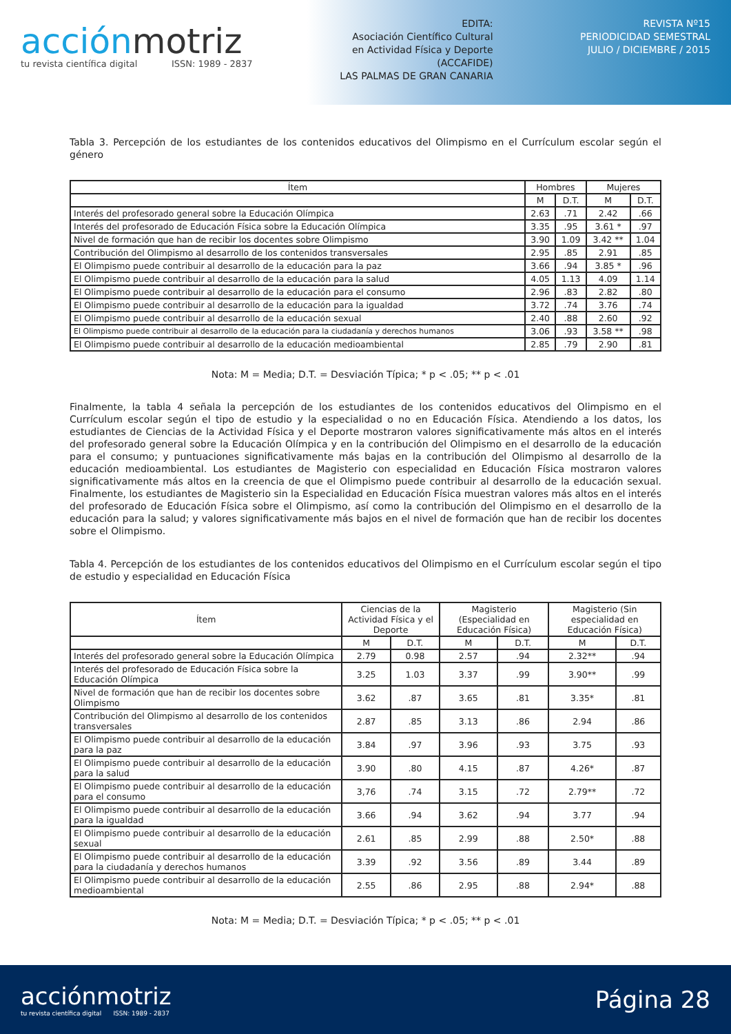acciónmotriz
tu revista científica digital ISSN: 1989 - 2837
EDITA:
Asociación Científico Cultural
en Actividad Física y Deporte
(ACCAFIDE)
LAS PALMAS DE GRAN CANARIA
REVISTA Nº15
PERIODICIDAD SEMESTRAL
JULIO / DICIEMBRE / 2015
Tabla 3. Percepción de los estudiantes de los contenidos educativos del Olimpismo en el Currículum escolar según el género
| Ítem | Hombres | | Mujeres | |
| --- | --- | --- | --- | --- |
| | M | D.T. | M | D.T. |
| Interés del profesorado general sobre la Educación Olímpica | 2.63 | .71 | 2.42 | .66 |
| Interés del profesorado de Educación Física sobre la Educación Olímpica | 3.35 | .95 | 3.61 * | .97 |
| Nivel de formación que han de recibir los docentes sobre Olimpismo | 3.90 | 1.09 | 3.42 ** | 1.04 |
| Contribución del Olimpismo al desarrollo de los contenidos transversales | 2.95 | .85 | 2.91 | .85 |
| El Olimpismo puede contribuir al desarrollo de la educación para la paz | 3.66 | .94 | 3.85 * | .96 |
| El Olimpismo puede contribuir al desarrollo de la educación para la salud | 4.05 | 1.13 | 4.09 | 1.14 |
| El Olimpismo puede contribuir al desarrollo de la educación para el consumo | 2.96 | .83 | 2.82 | .80 |
| El Olimpismo puede contribuir al desarrollo de la educación para la igualdad | 3.72 | .74 | 3.76 | .74 |
| El Olimpismo puede contribuir al desarrollo de la educación sexual | 2.40 | .88 | 2.60 | .92 |
| El Olimpismo puede contribuir al desarrollo de la educación para la ciudadanía y derechos humanos | 3.06 | .93 | 3.58 ** | .98 |
| El Olimpismo puede contribuir al desarrollo de la educación medioambiental | 2.85 | .79 | 2.90 | .81 |
Nota: M = Media; D.T. = Desviación Típica; * p < .05; ** p < .01
Finalmente, la tabla 4 señala la percepción de los estudiantes de los contenidos educativos del Olimpismo en el Currículum escolar según el tipo de estudio y la especialidad o no en Educación Física. Atendiendo a los datos, los estudiantes de Ciencias de la Actividad Física y el Deporte mostraron valores significativamente más altos en el interés del profesorado general sobre la Educación Olímpica y en la contribución del Olimpismo en el desarrollo de la educación para el consumo; y puntuaciones significativamente más bajas en la contribución del Olimpismo al desarrollo de la educación medioambiental. Los estudiantes de Magisterio con especialidad en Educación Física mostraron valores significativamente más altos en la creencia de que el Olimpismo puede contribuir al desarrollo de la educación sexual. Finalmente, los estudiantes de Magisterio sin la Especialidad en Educación Física muestran valores más altos en el interés del profesorado de Educación Física sobre el Olimpismo, así como la contribución del Olimpismo en el desarrollo de la educación para la salud; y valores significativamente más bajos en el nivel de formación que han de recibir los docentes sobre el Olimpismo.
Tabla 4. Percepción de los estudiantes de los contenidos educativos del Olimpismo en el Currículum escolar según el tipo de estudio y especialidad en Educación Física
| Ítem | Ciencias de la Actividad Física y el Deporte | | Magisterio (Especialidad en Educación Física) | | Magisterio (Sin especialidad en Educación Física) | |
| --- | --- | --- | --- | --- | --- | --- |
| | M | D.T. | M | D.T. | M | D.T. |
| Interés del profesorado general sobre la Educación Olímpica | 2.79 | 0.98 | 2.57 | .94 | 2.32** | .94 |
| Interés del profesorado de Educación Física sobre la Educación Olímpica | 3.25 | 1.03 | 3.37 | .99 | 3.90** | .99 |
| Nivel de formación que han de recibir los docentes sobre Olimpismo | 3.62 | .87 | 3.65 | .81 | 3.35* | .81 |
| Contribución del Olimpismo al desarrollo de los contenidos transversales | 2.87 | .85 | 3.13 | .86 | 2.94 | .86 |
| El Olimpismo puede contribuir al desarrollo de la educación para la paz | 3.84 | .97 | 3.96 | .93 | 3.75 | .93 |
| El Olimpismo puede contribuir al desarrollo de la educación para la salud | 3.90 | .80 | 4.15 | .87 | 4.26* | .87 |
| El Olimpismo puede contribuir al desarrollo de la educación para el consumo | 3,76 | .74 | 3.15 | .72 | 2.79** | .72 |
| El Olimpismo puede contribuir al desarrollo de la educación para la igualdad | 3.66 | .94 | 3.62 | .94 | 3.77 | .94 |
| El Olimpismo puede contribuir al desarrollo de la educación sexual | 2.61 | .85 | 2.99 | .88 | 2.50* | .88 |
| El Olimpismo puede contribuir al desarrollo de la educación para la ciudadanía y derechos humanos | 3.39 | .92 | 3.56 | .89 | 3.44 | .89 |
| El Olimpismo puede contribuir al desarrollo de la educación medioambiental | 2.55 | .86 | 2.95 | .88 | 2.94* | .88 |
Nota: M = Media; D.T. = Desviación Típica; * p < .05; ** p < .01
acciónmotriz
tu revista científica digital ISSN: 1989 - 2837
Página 28